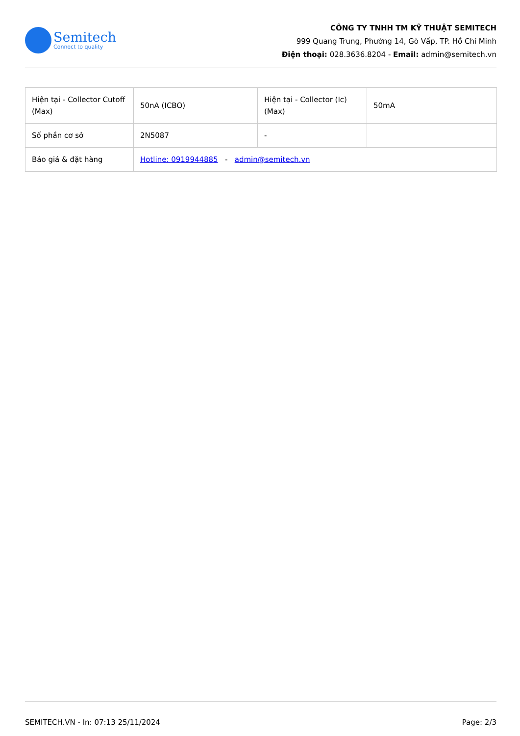Semitech
Connect to quality
CÔNG TY TNHH TM KỸ THUẬT SEMITECH
999 Quang Trung, Phường 14, Gò Vấp, TP. Hồ Chí Minh
Điện thoại: 028.3636.8204 - Email: admin@semitech.vn
| Hiện tại - Collector Cutoff (Max) | 50nA (ICBO) | Hiện tại - Collector (Ic) (Max) | 50mA |
| Số phần cơ sở | 2N5087 | - | |
| Báo giá & đặt hàng | Hotline: 0919944885 - admin@semitech.vn | | |
SEMITECH.VN - In: 07:13 25/11/2024 Page: 2/3